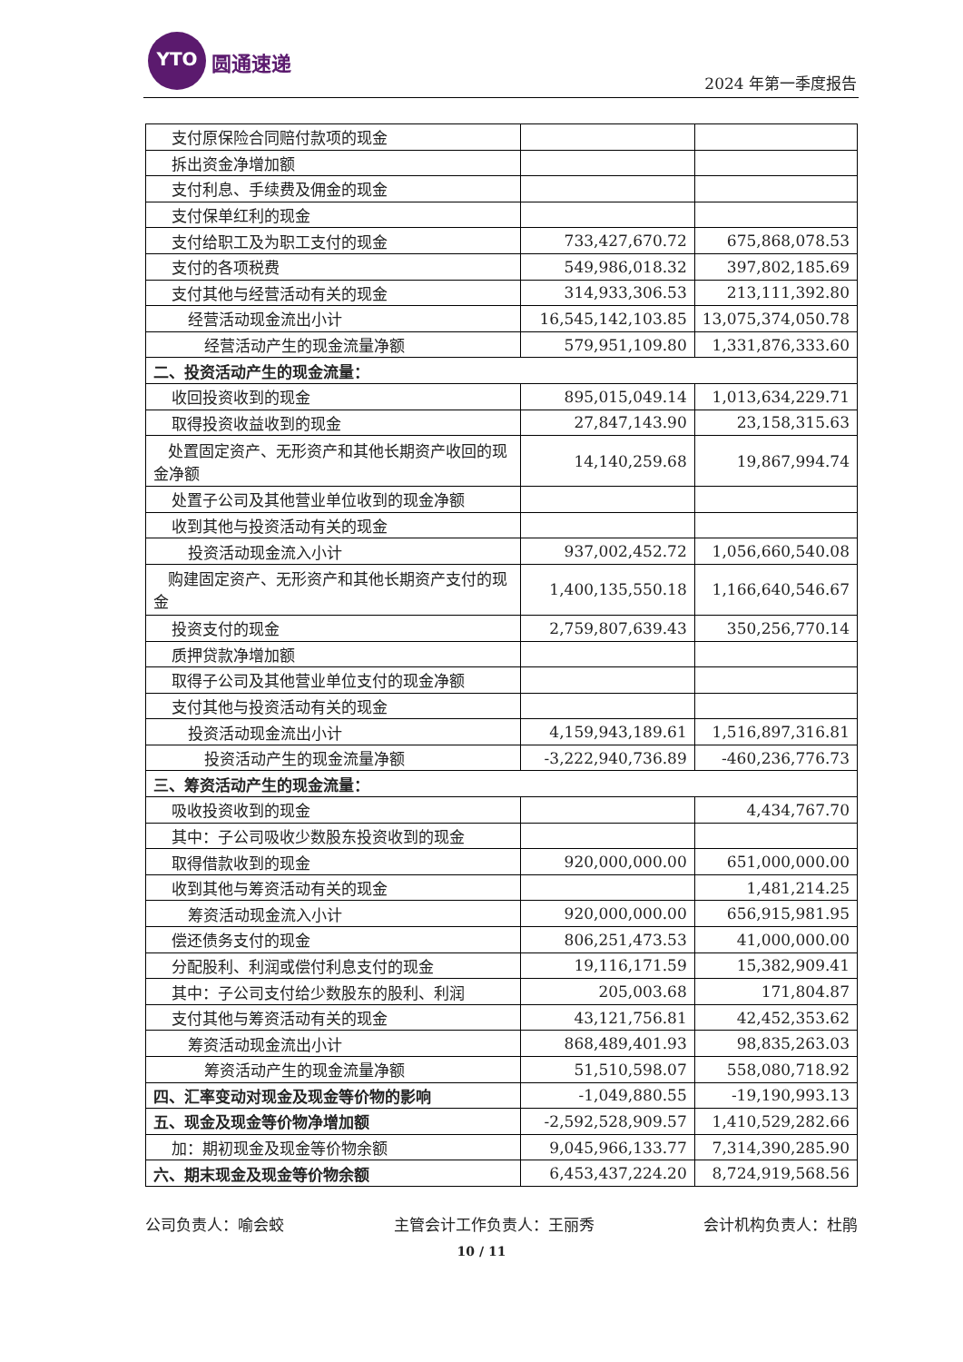YTO
圆通速递
2024 年第一季度报告
| 支付原保险合同赔付款项的现金 | | |
| 拆出资金净增加额 | | |
| 支付利息、手续费及佣金的现金 | | |
| 支付保单红利的现金 | | |
| 支付给职工及为职工支付的现金 | 733,427,670.72 | 675,868,078.53 |
| 支付的各项税费 | 549,986,018.32 | 397,802,185.69 |
| 支付其他与经营活动有关的现金 | 314,933,306.53 | 213,111,392.80 |
| 经营活动现金流出小计 | 16,545,142,103.85 | 13,075,374,050.78 |
| 经营活动产生的现金流量净额 | 579,951,109.80 | 1,331,876,333.60 |
| 二、投资活动产生的现金流量： | | |
| 收回投资收到的现金 | 895,015,049.14 | 1,013,634,229.71 |
| 取得投资收益收到的现金 | 27,847,143.90 | 23,158,315.63 |
| 处置固定资产、无形资产和其他长期资产收回的现金净额 | 14,140,259.68 | 19,867,994.74 |
| 处置子公司及其他营业单位收到的现金净额 | | |
| 收到其他与投资活动有关的现金 | | |
| 投资活动现金流入小计 | 937,002,452.72 | 1,056,660,540.08 |
| 购建固定资产、无形资产和其他长期资产支付的现金 | 1,400,135,550.18 | 1,166,640,546.67 |
| 投资支付的现金 | 2,759,807,639.43 | 350,256,770.14 |
| 质押贷款净增加额 | | |
| 取得子公司及其他营业单位支付的现金净额 | | |
| 支付其他与投资活动有关的现金 | | |
| 投资活动现金流出小计 | 4,159,943,189.61 | 1,516,897,316.81 |
| 投资活动产生的现金流量净额 | -3,222,940,736.89 | -460,236,776.73 |
| 三、筹资活动产生的现金流量： | | |
| 吸收投资收到的现金 | | 4,434,767.70 |
| 其中：子公司吸收少数股东投资收到的现金 | | |
| 取得借款收到的现金 | 920,000,000.00 | 651,000,000.00 |
| 收到其他与筹资活动有关的现金 | | 1,481,214.25 |
| 筹资活动现金流入小计 | 920,000,000.00 | 656,915,981.95 |
| 偿还债务支付的现金 | 806,251,473.53 | 41,000,000.00 |
| 分配股利、利润或偿付利息支付的现金 | 19,116,171.59 | 15,382,909.41 |
| 其中：子公司支付给少数股东的股利、利润 | 205,003.68 | 171,804.87 |
| 支付其他与筹资活动有关的现金 | 43,121,756.81 | 42,452,353.62 |
| 筹资活动现金流出小计 | 868,489,401.93 | 98,835,263.03 |
| 筹资活动产生的现金流量净额 | 51,510,598.07 | 558,080,718.92 |
| 四、汇率变动对现金及现金等价物的影响 | -1,049,880.55 | -19,190,993.13 |
| 五、现金及现金等价物净增加额 | -2,592,528,909.57 | 1,410,529,282.66 |
| 加：期初现金及现金等价物余额 | 9,045,966,133.77 | 7,314,390,285.90 |
| 六、期末现金及现金等价物余额 | 6,453,437,224.20 | 8,724,919,568.56 |
公司负责人：喻会蛟 主管会计工作负责人：王丽秀 会计机构负责人：杜鹃
10 / 11